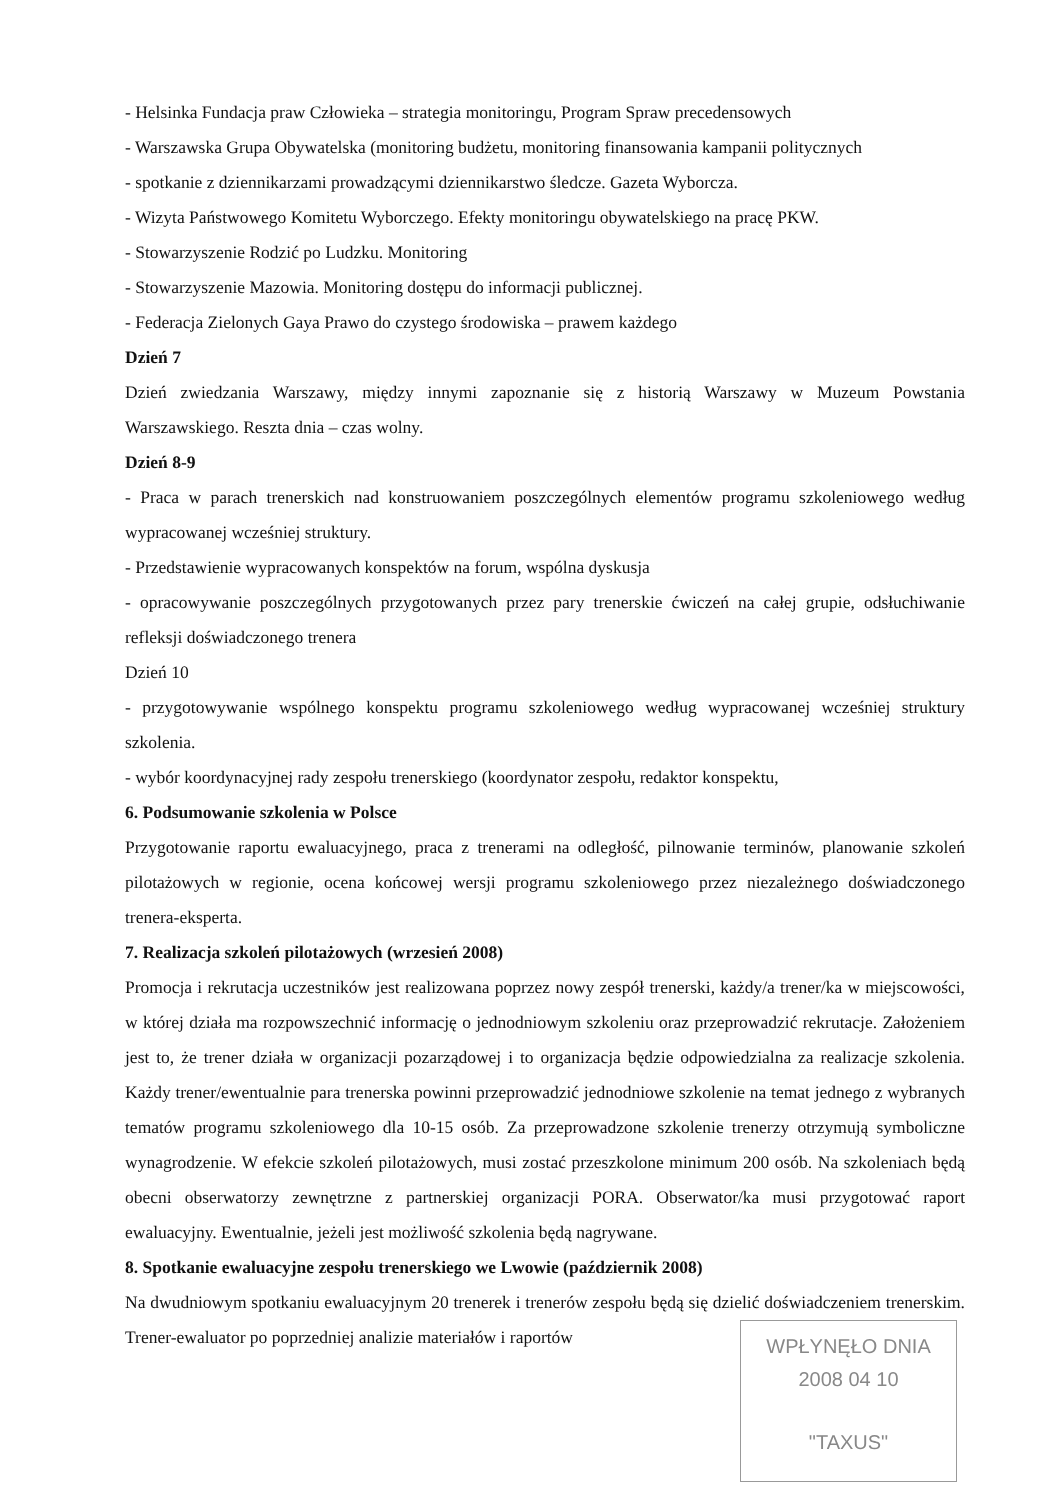- Helsinka Fundacja praw Człowieka – strategia monitoringu, Program Spraw precedensowych
- Warszawska Grupa Obywatelska (monitoring budżetu, monitoring finansowania kampanii politycznych
- spotkanie z dziennikarzami prowadzącymi dziennikarstwo śledcze. Gazeta Wyborcza.
- Wizyta Państwowego Komitetu Wyborczego. Efekty monitoringu obywatelskiego na pracę PKW.
- Stowarzyszenie Rodzić po Ludzku. Monitoring
- Stowarzyszenie Mazowia. Monitoring dostępu do informacji publicznej.
- Federacja Zielonych Gaya Prawo do czystego środowiska – prawem każdego
Dzień 7
Dzień zwiedzania Warszawy, między innymi zapoznanie się z historią Warszawy w Muzeum Powstania Warszawskiego. Reszta dnia – czas wolny.
Dzień 8-9
- Praca w parach trenerskich nad konstruowaniem poszczególnych elementów programu szkoleniowego według wypracowanej wcześniej struktury.
- Przedstawienie wypracowanych konspektów na forum, wspólna dyskusja
- opracowywanie poszczególnych przygotowanych przez pary trenerskie ćwiczeń na całej grupie, odsłuchiwanie refleksji doświadczonego trenera
Dzień 10
- przygotowywanie wspólnego konspektu programu szkoleniowego według wypracowanej wcześniej struktury szkolenia.
- wybór koordynacyjnej rady zespołu trenerskiego (koordynator zespołu, redaktor konspektu,
6. Podsumowanie szkolenia w Polsce
Przygotowanie raportu ewaluacyjnego, praca z trenerami na odległość, pilnowanie terminów, planowanie szkoleń pilotażowych w regionie, ocena końcowej wersji programu szkoleniowego przez niezależnego doświadczonego trenera-eksperta.
7. Realizacja szkoleń pilotażowych (wrzesień 2008)
Promocja i rekrutacja uczestników jest realizowana poprzez nowy zespół trenerski, każdy/a trener/ka w miejscowości, w której działa ma rozpowszechnić informację o jednodniowym szkoleniu oraz przeprowadzić rekrutacje. Założeniem jest to, że trener działa w organizacji pozarządowej i to organizacja będzie odpowiedzialna za realizacje szkolenia. Każdy trener/ewentualnie para trenerska powinni przeprowadzić jednodniowe szkolenie na temat jednego z wybranych tematów programu szkoleniowego dla 10-15 osób. Za przeprowadzone szkolenie trenerzy otrzymują symboliczne wynagrodzenie. W efekcie szkoleń pilotażowych, musi zostać przeszkolone minimum 200 osób. Na szkoleniach będą obecni obserwatorzy zewnętrzne z partnerskiej organizacji PORA. Obserwator/ka musi przygotować raport ewaluacyjny. Ewentualnie, jeżeli jest możliwość szkolenia będą nagrywane.
8. Spotkanie ewaluacyjne zespołu trenerskiego we Lwowie (październik 2008)
Na dwudniowym spotkaniu ewaluacyjnym 20 trenerek i trenerów zespołu będą się dzielić doświadczeniem trenerskim. Trener-ewaluator po poprzedniej analizie materiałów i raportów
WPŁYNĘŁO DNIA
2008 04 10
"TAXUS"